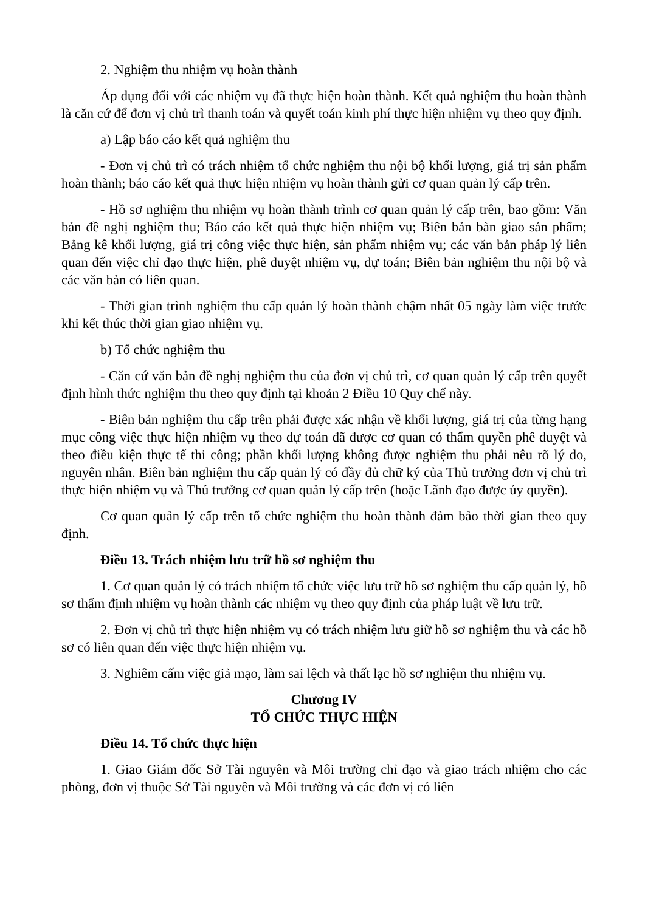2. Nghiệm thu nhiệm vụ hoàn thành
Áp dụng đối với các nhiệm vụ đã thực hiện hoàn thành. Kết quả nghiệm thu hoàn thành là căn cứ để đơn vị chủ trì thanh toán và quyết toán kinh phí thực hiện nhiệm vụ theo quy định.
a) Lập báo cáo kết quả nghiệm thu
- Đơn vị chủ trì có trách nhiệm tổ chức nghiệm thu nội bộ khối lượng, giá trị sản phẩm hoàn thành; báo cáo kết quả thực hiện nhiệm vụ hoàn thành gửi cơ quan quản lý cấp trên.
- Hồ sơ nghiệm thu nhiệm vụ hoàn thành trình cơ quan quản lý cấp trên, bao gồm: Văn bản đề nghị nghiệm thu; Báo cáo kết quả thực hiện nhiệm vụ; Biên bản bàn giao sản phẩm; Bảng kê khối lượng, giá trị công việc thực hiện, sản phẩm nhiệm vụ; các văn bản pháp lý liên quan đến việc chỉ đạo thực hiện, phê duyệt nhiệm vụ, dự toán; Biên bản nghiệm thu nội bộ và các văn bản có liên quan.
- Thời gian trình nghiệm thu cấp quản lý hoàn thành chậm nhất 05 ngày làm việc trước khi kết thúc thời gian giao nhiệm vụ.
b) Tổ chức nghiệm thu
- Căn cứ văn bản đề nghị nghiệm thu của đơn vị chủ trì, cơ quan quản lý cấp trên quyết định hình thức nghiệm thu theo quy định tại khoản 2 Điều 10 Quy chế này.
- Biên bản nghiệm thu cấp trên phải được xác nhận về khối lượng, giá trị của từng hạng mục công việc thực hiện nhiệm vụ theo dự toán đã được cơ quan có thẩm quyền phê duyệt và theo điều kiện thực tế thi công; phần khối lượng không được nghiệm thu phải nêu rõ lý do, nguyên nhân. Biên bản nghiệm thu cấp quản lý có đầy đủ chữ ký của Thủ trưởng đơn vị chủ trì thực hiện nhiệm vụ và Thủ trưởng cơ quan quản lý cấp trên (hoặc Lãnh đạo được ủy quyền).
Cơ quan quản lý cấp trên tổ chức nghiệm thu hoàn thành đảm bảo thời gian theo quy định.
Điều 13. Trách nhiệm lưu trữ hồ sơ nghiệm thu
1. Cơ quan quản lý có trách nhiệm tổ chức việc lưu trữ hồ sơ nghiệm thu cấp quản lý, hồ sơ thẩm định nhiệm vụ hoàn thành các nhiệm vụ theo quy định của pháp luật về lưu trữ.
2. Đơn vị chủ trì thực hiện nhiệm vụ có trách nhiệm lưu giữ hồ sơ nghiệm thu và các hồ sơ có liên quan đến việc thực hiện nhiệm vụ.
3. Nghiêm cấm việc giả mạo, làm sai lệch và thất lạc hồ sơ nghiệm thu nhiệm vụ.
Chương IV
TỔ CHỨC THỰC HIỆN
Điều 14. Tổ chức thực hiện
1. Giao Giám đốc Sở Tài nguyên và Môi trường chỉ đạo và giao trách nhiệm cho các phòng, đơn vị thuộc Sở Tài nguyên và Môi trường và các đơn vị có liên